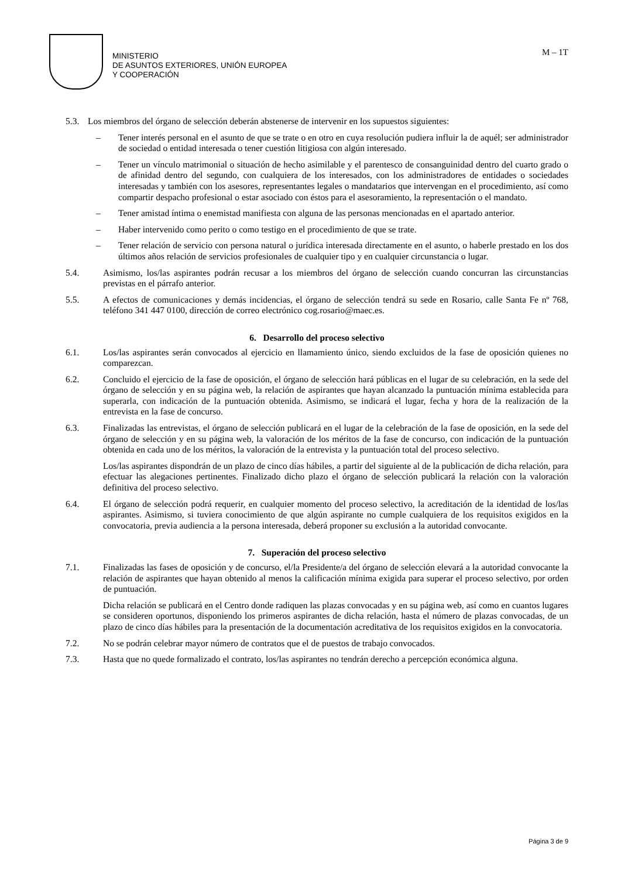MINISTERIO
DE ASUNTOS EXTERIORES, UNIÓN EUROPEA
Y COOPERACIÓN
M – 1T
5.3. Los miembros del órgano de selección deberán abstenerse de intervenir en los supuestos siguientes:
– Tener interés personal en el asunto de que se trate o en otro en cuya resolución pudiera influir la de aquél; ser administrador de sociedad o entidad interesada o tener cuestión litigiosa con algún interesado.
– Tener un vínculo matrimonial o situación de hecho asimilable y el parentesco de consanguinidad dentro del cuarto grado o de afinidad dentro del segundo, con cualquiera de los interesados, con los administradores de entidades o sociedades interesadas y también con los asesores, representantes legales o mandatarios que intervengan en el procedimiento, así como compartir despacho profesional o estar asociado con éstos para el asesoramiento, la representación o el mandato.
– Tener amistad íntima o enemistad manifiesta con alguna de las personas mencionadas en el apartado anterior.
– Haber intervenido como perito o como testigo en el procedimiento de que se trate.
– Tener relación de servicio con persona natural o jurídica interesada directamente en el asunto, o haberle prestado en los dos últimos años relación de servicios profesionales de cualquier tipo y en cualquier circunstancia o lugar.
5.4. Asimismo, los/las aspirantes podrán recusar a los miembros del órgano de selección cuando concurran las circunstancias previstas en el párrafo anterior.
5.5. A efectos de comunicaciones y demás incidencias, el órgano de selección tendrá su sede en Rosario, calle Santa Fe nº 768, teléfono 341 447 0100, dirección de correo electrónico cog.rosario@maec.es.
6. Desarrollo del proceso selectivo
6.1. Los/las aspirantes serán convocados al ejercicio en llamamiento único, siendo excluidos de la fase de oposición quienes no comparezcan.
6.2. Concluido el ejercicio de la fase de oposición, el órgano de selección hará públicas en el lugar de su celebración, en la sede del órgano de selección y en su página web, la relación de aspirantes que hayan alcanzado la puntuación mínima establecida para superarla, con indicación de la puntuación obtenida. Asimismo, se indicará el lugar, fecha y hora de la realización de la entrevista en la fase de concurso.
6.3. Finalizadas las entrevistas, el órgano de selección publicará en el lugar de la celebración de la fase de oposición, en la sede del órgano de selección y en su página web, la valoración de los méritos de la fase de concurso, con indicación de la puntuación obtenida en cada uno de los méritos, la valoración de la entrevista y la puntuación total del proceso selectivo.
Los/las aspirantes dispondrán de un plazo de cinco días hábiles, a partir del siguiente al de la publicación de dicha relación, para efectuar las alegaciones pertinentes. Finalizado dicho plazo el órgano de selección publicará la relación con la valoración definitiva del proceso selectivo.
6.4. El órgano de selección podrá requerir, en cualquier momento del proceso selectivo, la acreditación de la identidad de los/las aspirantes. Asimismo, si tuviera conocimiento de que algún aspirante no cumple cualquiera de los requisitos exigidos en la convocatoria, previa audiencia a la persona interesada, deberá proponer su exclusión a la autoridad convocante.
7. Superación del proceso selectivo
7.1. Finalizadas las fases de oposición y de concurso, el/la Presidente/a del órgano de selección elevará a la autoridad convocante la relación de aspirantes que hayan obtenido al menos la calificación mínima exigida para superar el proceso selectivo, por orden de puntuación.
Dicha relación se publicará en el Centro donde radiquen las plazas convocadas y en su página web, así como en cuantos lugares se consideren oportunos, disponiendo los primeros aspirantes de dicha relación, hasta el número de plazas convocadas, de un plazo de cinco días hábiles para la presentación de la documentación acreditativa de los requisitos exigidos en la convocatoria.
7.2. No se podrán celebrar mayor número de contratos que el de puestos de trabajo convocados.
7.3. Hasta que no quede formalizado el contrato, los/las aspirantes no tendrán derecho a percepción económica alguna.
Página 3 de 9